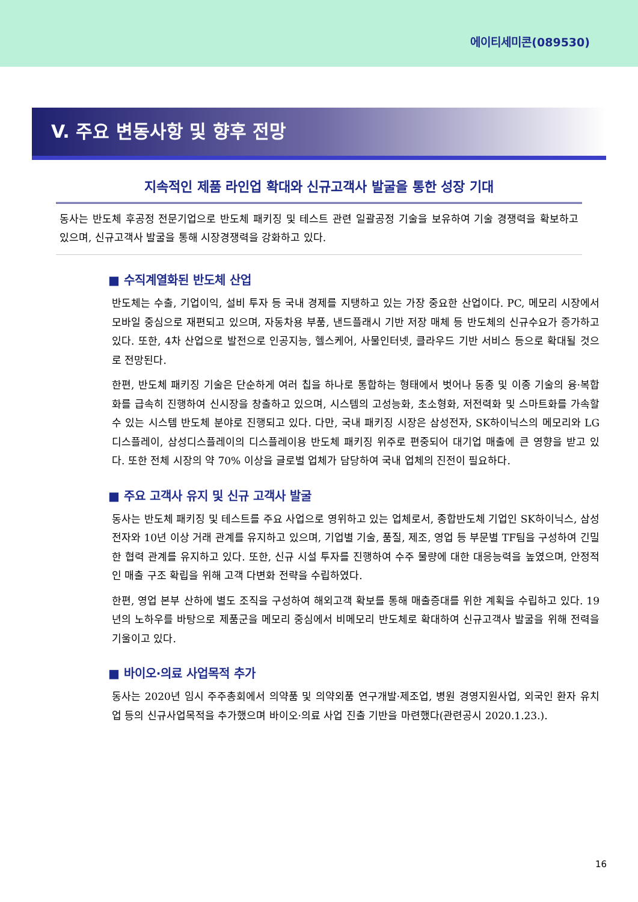에이티세미콘(089530)
V. 주요 변동사항 및 향후 전망
지속적인 제품 라인업 확대와 신규고객사 발굴을 통한 성장 기대
동사는 반도체 후공정 전문기업으로 반도체 패키징 및 테스트 관련 일괄공정 기술을 보유하여 기술 경쟁력을 확보하고 있으며, 신규고객사 발굴을 통해 시장경쟁력을 강화하고 있다.
■ 수직계열화된 반도체 산업
반도체는 수출, 기업이익, 설비 투자 등 국내 경제를 지탱하고 있는 가장 중요한 산업이다. PC, 메모리 시장에서 모바일 중심으로 재편되고 있으며, 자동차용 부품, 낸드플래시 기반 저장 매체 등 반도체의 신규수요가 증가하고 있다. 또한, 4차 산업으로 발전으로 인공지능, 헬스케어, 사물인터넷, 클라우드 기반 서비스 등으로 확대될 것으로 전망된다.
한편, 반도체 패키징 기술은 단순하게 여러 칩을 하나로 통합하는 형태에서 벗어나 동종 및 이종 기술의 융·복합화를 급속히 진행하여 신시장을 창출하고 있으며, 시스템의 고성능화, 초소형화, 저전력화 및 스마트화를 가속할 수 있는 시스템 반도체 분야로 진행되고 있다. 다만, 국내 패키징 시장은 삼성전자, SK하이닉스의 메모리와 LG디스플레이, 삼성디스플레이의 디스플레이용 반도체 패키징 위주로 편중되어 대기업 매출에 큰 영향을 받고 있다. 또한 전체 시장의 약 70% 이상을 글로벌 업체가 담당하여 국내 업체의 진전이 필요하다.
■ 주요 고객사 유지 및 신규 고객사 발굴
동사는 반도체 패키징 및 테스트를 주요 사업으로 영위하고 있는 업체로서, 종합반도체 기업인 SK하이닉스, 삼성전자와 10년 이상 거래 관계를 유지하고 있으며, 기업별 기술, 품질, 제조, 영업 등 부문별 TF팀을 구성하여 긴밀한 협력 관계를 유지하고 있다. 또한, 신규 시설 투자를 진행하여 수주 물량에 대한 대응능력을 높였으며, 안정적인 매출 구조 확립을 위해 고객 다변화 전략을 수립하였다.
한편, 영업 본부 산하에 별도 조직을 구성하여 해외고객 확보를 통해 매출증대를 위한 계획을 수립하고 있다. 19년의 노하우를 바탕으로 제품군을 메모리 중심에서 비메모리 반도체로 확대하여 신규고객사 발굴을 위해 전력을 기울이고 있다.
■ 바이오·의료 사업목적 추가
동사는 2020년 임시 주주총회에서 의약품 및 의약외품 연구개발·제조업, 병원 경영지원사업, 외국인 환자 유치업 등의 신규사업목적을 추가했으며 바이오·의료 사업 진출 기반을 마련했다(관련공시 2020.1.23.).
16